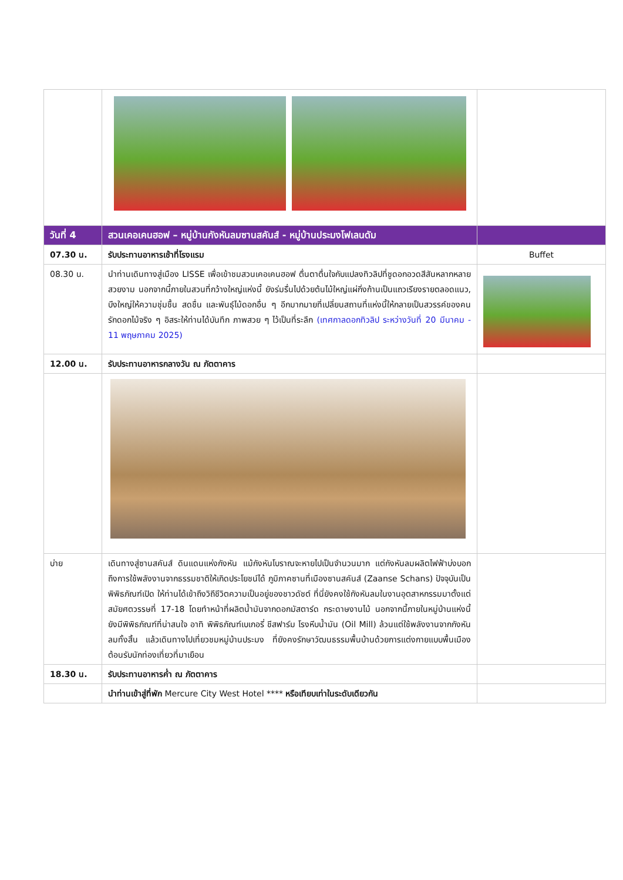| วันที่ 4 | สวนเคอเคนฮอฟ – หมู่บ้านกังหันลมซานสคันส์ - หมู่บ้านประมงโฟเลนดัม | |
| 07.30 น. | รับประทานอาหารเช้าที่โรงแรม | Buffet |
| 08.30 น. | นำท่านเดินทางสู่เมือง LISSE เพื่อเข้าชมสวนเคอเคนฮอฟ ตื่นตาตื่นใจกับแปลงทิวลิปที่ชูดอกอวดสีสันหลากหลายสวยงาม นอกจากนี้ภายในสวนที่กว้างใหญ่แห่งนี้ ยังร่มรื่นไปด้วยต้นไม้ใหญ่แผ่กิ่งก้านเป็นแถวเรียงรายตลอดแนว, บึงใหญ่ให้ความชุ่มชื้น สดชื่น และพันธุ์ไม้ดอกอื่น ๆ อีกมากมายที่เปลี่ยนสถานที่แห่งนี้ให้กลายเป็นสวรรค์ของคนรักดอกไม้จริง ๆ อิสระให้ท่านได้บันทึก ภาพสวย ๆ ไว้เป็นที่ระลึก (เทศกาลดอกทิวลิป ระหว่างวันที่ 20 มีนาคม - 11 พฤษภาคม 2025) | |
| 12.00 น. | รับประทานอาหารกลางวัน ณ ภัตตาคาร | |
| บ่าย | เดินทางสู่ซานสคันส์ ดินแดนแห่งกังหัน แม้กังหันโบราณจะหายไปเป็นจำนวนมาก แต่กังหันลมผลิตไฟฟ้าบ่งบอกถึงการใช้พลังงานจากธรรมชาติให้เกิดประโยชน์ได้ ภูมิภาคซานที่เมืองซานสคันส์ (Zaanse Schans) ปัจจุบันเป็นพิพิธภัณฑ์เปิด ให้ท่านได้เข้าถึงวิถีชีวิตความเป็นอยู่ของชาวดัชต์ ที่นี่ยังคงใช้กังหันลมในงานอุตสาหกรรมมาตั้งแต่สมัยศตวรรษที่ 17-18 โดยทำหน้าที่ผลิตน้ำมันจากดอกมัสตาร์ด กระดาษงานไม้ นอกจากนี้ภายในหมู่บ้านแห่งนี้ยังมีพิพิธภัณฑ์ที่น่าสนใจ อาทิ พิพิธภัณฑ์เบเกอรี่ ชีสฟาร์ม โรงหีบน้ำมัน (Oil Mill) ล้วนแต่ใช้พลังงานจากกังหันลมทั้งสิ้น แล้วเดินทางไปเที่ยวชมหมู่บ้านประมง ที่ยังคงรักษาวัฒนธรรมพื้นบ้านด้วยการแต่งกายแบบพื้นเมือง ต้อนรับนักท่องเที่ยวที่มาเยือน | |
| 18.30 น. | รับประทานอาหารค่ำ ณ ภัตตาคาร | |
| | นำท่านเข้าสู่ที่พัก Mercure City West Hotel **** หรือเทียบเท่าในระดับเดียวกัน | |